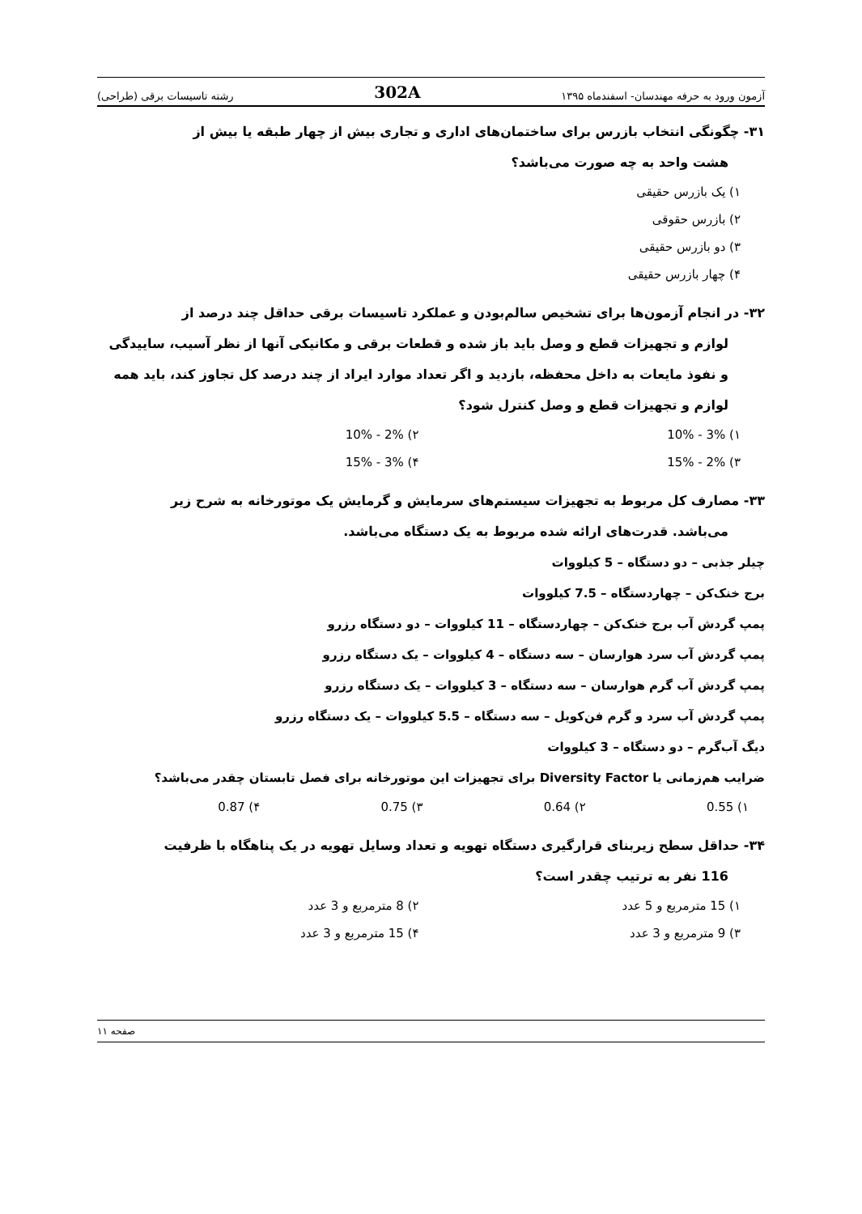آزمون ورود به حرفه مهندسان- اسفندماه ۱۳۹۵ 302A رشته تاسیسات برقی (طراحی)
۳۱- چگونگی انتخاب بازرس برای ساختمان‌های اداری و تجاری بیش از چهار طبقه یا بیش از
هشت واحد به چه صورت می‌باشد؟
۱) یک بازرس حقیقی
۲) بازرس حقوقی
۳) دو بازرس حقیقی
۴) چهار بازرس حقیقی
۳۲- در انجام آزمون‌ها برای تشخیص سالم‌بودن و عملکرد تاسیسات برقی حداقل چند درصد از
لوازم و تجهیزات قطع و وصل باید باز شده و قطعات برقی و مکانیکی آنها از نظر آسیب، ساییدگی و نفوذ مایعات به داخل محفظه، بازدید و اگر تعداد موارد ایراد از چند درصد کل تجاوز کند، باید همه لوازم و تجهیزات قطع و وصل کنترل شود؟
۱) 3% - 10%
۲) 2% - 10%
۳) 2% - 15%
۴) 3% - 15%
۳۳- مصارف کل مربوط به تجهیزات سیستم‌های سرمایش و گرمایش یک موتورخانه به شرح زیر
می‌باشد. قدرت‌های ارائه شده مربوط به یک دستگاه می‌باشد.
چیلر جذبی – دو دستگاه – 5 کیلووات
برج خنک‌کن – چهاردستگاه – 7.5 کیلووات
پمپ گردش آب برج خنک‌کن – چهاردستگاه – 11 کیلووات – دو دستگاه رزرو
پمپ گردش آب سرد هوارسان – سه دستگاه – 4 کیلووات – یک دستگاه رزرو
پمپ گردش آب گرم هوارسان – سه دستگاه – 3 کیلووات – یک دستگاه رزرو
پمپ گردش آب سرد و گرم فن‌کویل – سه دستگاه – 5.5 کیلووات – یک دستگاه رزرو
دیگ آب‌گرم – دو دستگاه – 3 کیلووات
ضرایب هم‌زمانی یا Diversity Factor برای تجهیزات این موتورخانه برای فصل تابستان چقدر می‌باشد؟
۱) 0.55
۲) 0.64
۳) 0.75
۴) 0.87
۳۴- حداقل سطح زیربنای قرارگیری دستگاه تهویه و تعداد وسایل تهویه در یک پناهگاه با ظرفیت
116 نفر به ترتیب چقدر است؟
۱) 15 مترمربع و 5 عدد
۲) 8 مترمربع و 3 عدد
۳) 9 مترمربع و 3 عدد
۴) 15 مترمربع و 3 عدد
صفحه ۱۱